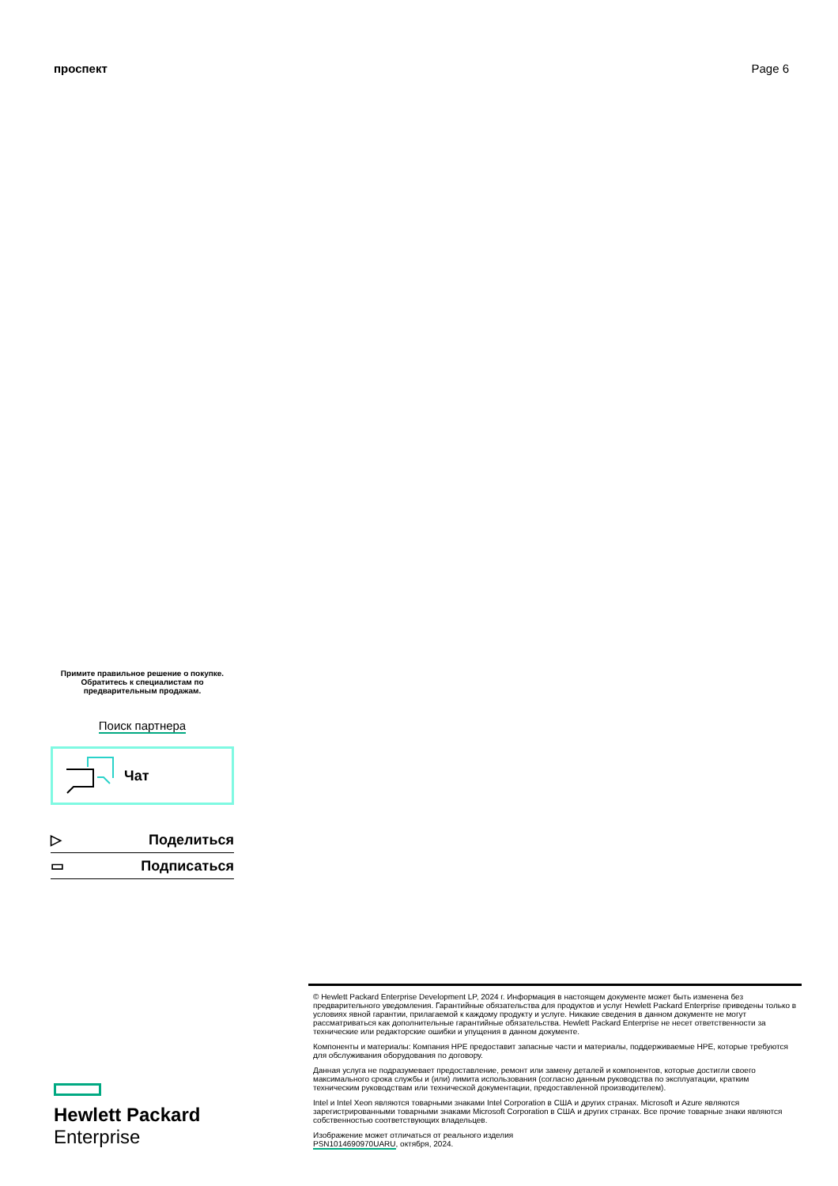проспект Page 6
Примите правильное решение о покупке.
Обратитесь к специалистам по
предварительным продажам.
Поиск партнера
Чат
▷ Поделиться
▭ Подписаться
Hewlett Packard
Enterprise
© Hewlett Packard Enterprise Development LP, 2024 г. Информация в настоящем документе может быть изменена без предварительного уведомления. Гарантийные обязательства для продуктов и услуг Hewlett Packard Enterprise приведены только в условиях явной гарантии, прилагаемой к каждому продукту и услуге. Никакие сведения в данном документе не могут рассматриваться как дополнительные гарантийные обязательства. Hewlett Packard Enterprise не несет ответственности за технические или редакторские ошибки и упущения в данном документе.
Компоненты и материалы: Компания HPE предоставит запасные части и материалы, поддерживаемые HPE, которые требуются для обслуживания оборудования по договору.
Данная услуга не подразумевает предоставление, ремонт или замену деталей и компонентов, которые достигли своего максимального срока службы и (или) лимита использования (согласно данным руководства по эксплуатации, кратким техническим руководствам или технической документации, предоставленной производителем).
Intel и Intel Xeon являются товарными знаками Intel Corporation в США и других странах. Microsoft и Azure являются зарегистрированными товарными знаками Microsoft Corporation в США и других странах. Все прочие товарные знаки являются собственностью соответствующих владельцев.
Изображение может отличаться от реального изделия
PSN1014690970UARU, октября, 2024.